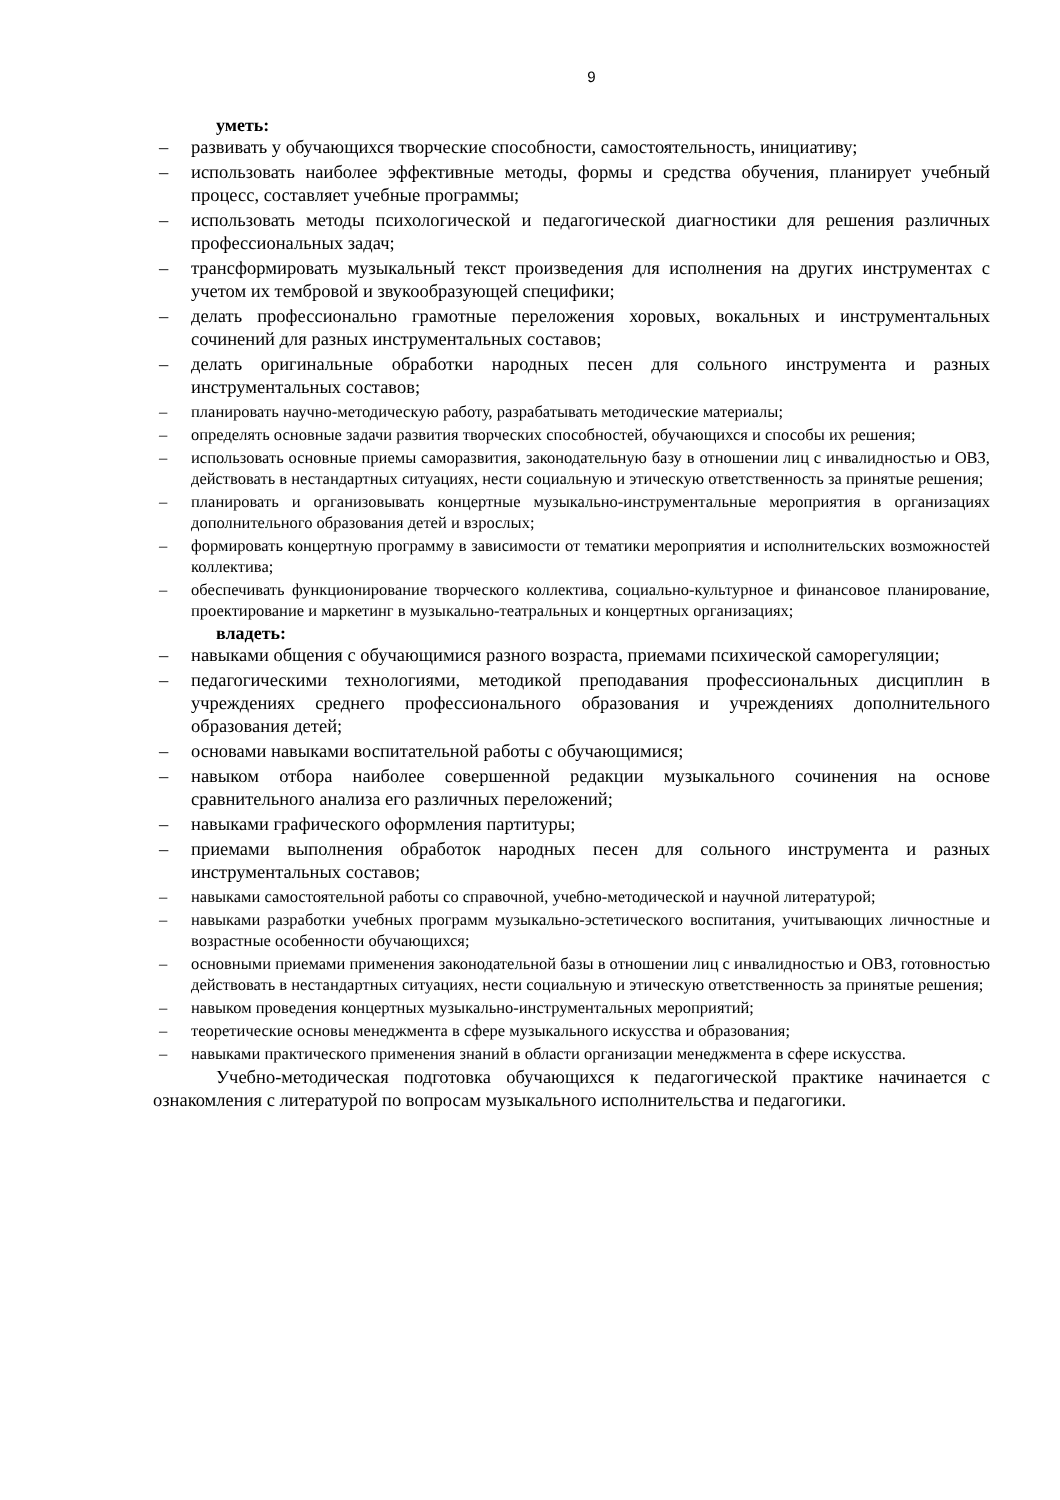9
уметь:
– развивать у обучающихся творческие способности, самостоятельность, инициативу;
– использовать наиболее эффективные методы, формы и средства обучения, планирует учебный процесс, составляет учебные программы;
– использовать методы психологической и педагогической диагностики для решения различных профессиональных задач;
– трансформировать музыкальный текст произведения для исполнения на других инструментах с учетом их тембровой и звукообразующей специфики;
– делать профессионально грамотные переложения хоровых, вокальных и инструментальных сочинений для разных инструментальных составов;
– делать оригинальные обработки народных песен для сольного инструмента и разных инструментальных составов;
– планировать научно-методическую работу, разрабатывать методические материалы;
– определять основные задачи развития творческих способностей, обучающихся и способы их решения;
– использовать основные приемы саморазвития, законодательную базу в отношении лиц с инвалидностью и ОВЗ, действовать в нестандартных ситуациях, нести социальную и этическую ответственность за принятые решения;
– планировать и организовывать концертные музыкально-инструментальные мероприятия в организациях дополнительного образования детей и взрослых;
– формировать концертную программу в зависимости от тематики мероприятия и исполнительских возможностей коллектива;
– обеспечивать функционирование творческого коллектива, социально-культурное и финансовое планирование, проектирование и маркетинг в музыкально-театральных и концертных организациях;
владеть:
– навыками общения с обучающимися разного возраста, приемами психической саморегуляции;
– педагогическими технологиями, методикой преподавания профессиональных дисциплин в учреждениях среднего профессионального образования и учреждениях дополнительного образования детей;
– основами навыками воспитательной работы с обучающимися;
– навыком отбора наиболее совершенной редакции музыкального сочинения на основе сравнительного анализа его различных переложений;
– навыками графического оформления партитуры;
– приемами выполнения обработок народных песен для сольного инструмента и разных инструментальных составов;
– навыками самостоятельной работы со справочной, учебно-методической и научной литературой;
– навыками разработки учебных программ музыкально-эстетического воспитания, учитывающих личностные и возрастные особенности обучающихся;
– основными приемами применения законодательной базы в отношении лиц с инвалидностью и ОВЗ, готовностью действовать в нестандартных ситуациях, нести социальную и этическую ответственность за принятые решения;
– навыком проведения концертных музыкально-инструментальных мероприятий;
– теоретические основы менеджмента в сфере музыкального искусства и образования;
– навыками практического применения знаний в области организации менеджмента в сфере искусства.
Учебно-методическая подготовка обучающихся к педагогической практике начинается с ознакомления с литературой по вопросам музыкального исполнительства и педагогики.